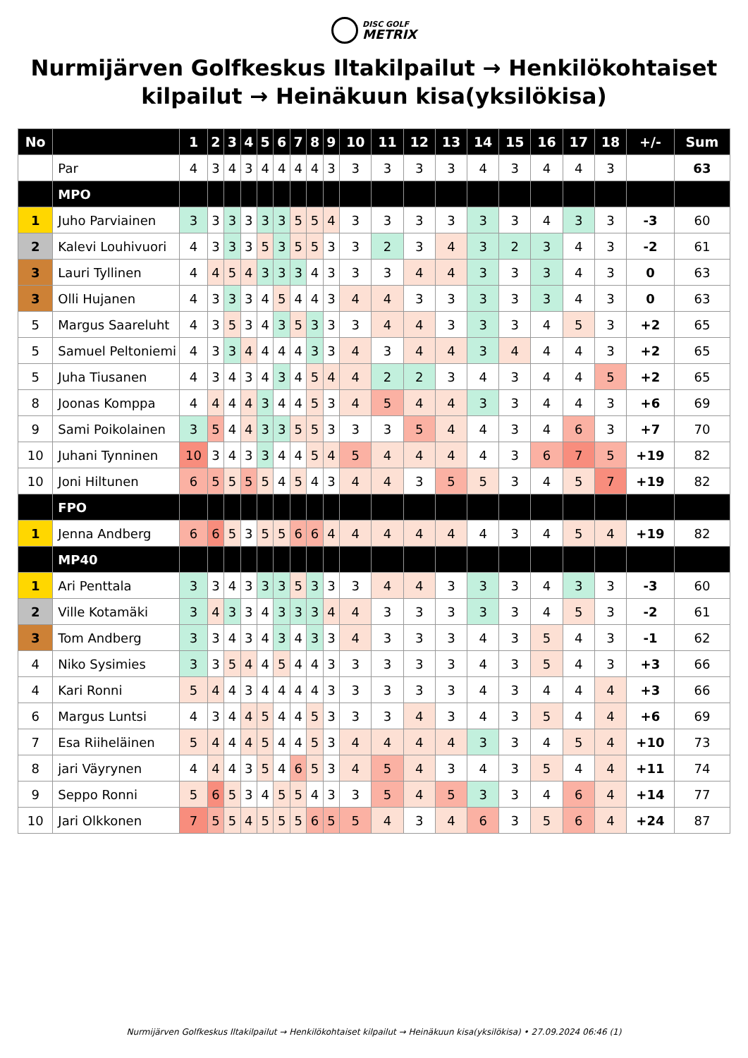DISC GOLF
METRIX
Nurmijärven Golfkeskus Iltakilpailut → Henkilökohtaiset kilpailut → Heinäkuun kisa(yksilökisa)
| No | | 1 | 2 | 3 | 4 | 5 | 6 | 7 | 8 | 9 | 10 | 11 | 12 | 13 | 14 | 15 | 16 | 17 | 18 | +/- | Sum |
| --- | --- | --- | --- | --- | --- | --- | --- | --- | --- | --- | --- | --- | --- | --- | --- | --- | --- | --- | --- | --- | --- |
| | Par | 4 | 3 | 4 | 3 | 4 | 4 | 4 | 4 | 3 | 3 | 3 | 3 | 3 | 4 | 3 | 4 | 4 | 3 | | 63 |
| | MPO | | | | | | | | | | | | | | | | | | | | |
| 1 | Juho Parviainen | 3 | 3 | 3 | 3 | 3 | 3 | 5 | 5 | 4 | 3 | 3 | 3 | 3 | 3 | 3 | 4 | 3 | 3 | -3 | 60 |
| 2 | Kalevi Louhivuori | 4 | 3 | 3 | 3 | 5 | 3 | 5 | 5 | 3 | 3 | 2 | 3 | 4 | 3 | 2 | 3 | 4 | 3 | -2 | 61 |
| 3 | Lauri Tyllinen | 4 | 4 | 5 | 4 | 3 | 3 | 3 | 4 | 3 | 3 | 3 | 4 | 4 | 3 | 3 | 3 | 4 | 3 | 0 | 63 |
| 3 | Olli Hujanen | 4 | 3 | 3 | 3 | 4 | 5 | 4 | 4 | 3 | 4 | 4 | 3 | 3 | 3 | 3 | 3 | 4 | 3 | 0 | 63 |
| 5 | Margus Saareluht | 4 | 3 | 5 | 3 | 4 | 3 | 5 | 3 | 3 | 3 | 4 | 4 | 3 | 3 | 3 | 4 | 5 | 3 | +2 | 65 |
| 5 | Samuel Peltoniemi | 4 | 3 | 3 | 4 | 4 | 4 | 4 | 3 | 3 | 4 | 3 | 4 | 4 | 3 | 4 | 4 | 4 | 3 | +2 | 65 |
| 5 | Juha Tiusanen | 4 | 3 | 4 | 3 | 4 | 3 | 4 | 5 | 4 | 4 | 2 | 2 | 3 | 4 | 3 | 4 | 4 | 5 | +2 | 65 |
| 8 | Joonas Komppa | 4 | 4 | 4 | 4 | 3 | 4 | 4 | 5 | 3 | 4 | 5 | 4 | 4 | 3 | 3 | 4 | 4 | 3 | +6 | 69 |
| 9 | Sami Poikolainen | 3 | 5 | 4 | 4 | 3 | 3 | 5 | 5 | 3 | 3 | 3 | 5 | 4 | 4 | 3 | 4 | 6 | 3 | +7 | 70 |
| 10 | Juhani Tynninen | 10 | 3 | 4 | 3 | 3 | 4 | 4 | 5 | 4 | 5 | 4 | 4 | 4 | 4 | 3 | 6 | 7 | 5 | +19 | 82 |
| 10 | Joni Hiltunen | 6 | 5 | 5 | 5 | 5 | 4 | 5 | 4 | 3 | 4 | 4 | 3 | 5 | 5 | 3 | 4 | 5 | 7 | +19 | 82 |
| | FPO | | | | | | | | | | | | | | | | | | | | |
| 1 | Jenna Andberg | 6 | 6 | 5 | 3 | 5 | 5 | 6 | 6 | 4 | 4 | 4 | 4 | 4 | 4 | 3 | 4 | 5 | 4 | +19 | 82 |
| | MP40 | | | | | | | | | | | | | | | | | | | | |
| 1 | Ari Penttala | 3 | 3 | 4 | 3 | 3 | 3 | 5 | 3 | 3 | 3 | 4 | 4 | 3 | 3 | 3 | 4 | 3 | 3 | -3 | 60 |
| 2 | Ville Kotamäki | 3 | 4 | 3 | 3 | 4 | 3 | 3 | 3 | 4 | 4 | 3 | 3 | 3 | 3 | 3 | 4 | 5 | 3 | -2 | 61 |
| 3 | Tom Andberg | 3 | 3 | 4 | 3 | 4 | 3 | 4 | 3 | 3 | 4 | 3 | 3 | 3 | 4 | 3 | 5 | 4 | 3 | -1 | 62 |
| 4 | Niko Sysimies | 3 | 3 | 5 | 4 | 4 | 5 | 4 | 4 | 3 | 3 | 3 | 3 | 3 | 4 | 3 | 5 | 4 | 3 | +3 | 66 |
| 4 | Kari Ronni | 5 | 4 | 4 | 3 | 4 | 4 | 4 | 4 | 3 | 3 | 3 | 3 | 3 | 4 | 3 | 4 | 4 | 4 | +3 | 66 |
| 6 | Margus Luntsi | 4 | 3 | 4 | 4 | 5 | 4 | 4 | 5 | 3 | 3 | 3 | 4 | 3 | 4 | 3 | 5 | 4 | 4 | +6 | 69 |
| 7 | Esa Riiheläinen | 5 | 4 | 4 | 4 | 5 | 4 | 4 | 5 | 3 | 4 | 4 | 4 | 4 | 3 | 3 | 4 | 5 | 4 | +10 | 73 |
| 8 | jari Väyrynen | 4 | 4 | 4 | 3 | 5 | 4 | 6 | 5 | 3 | 4 | 5 | 4 | 3 | 4 | 3 | 5 | 4 | 4 | +11 | 74 |
| 9 | Seppo Ronni | 5 | 6 | 5 | 3 | 4 | 5 | 5 | 4 | 3 | 3 | 5 | 4 | 5 | 3 | 3 | 4 | 6 | 4 | +14 | 77 |
| 10 | Jari Olkkonen | 7 | 5 | 5 | 4 | 5 | 5 | 5 | 6 | 5 | 5 | 4 | 3 | 4 | 6 | 3 | 5 | 6 | 4 | +24 | 87 |
Nurmijärven Golfkeskus Iltakilpailut → Henkilökohtaiset kilpailut → Heinäkuun kisa(yksilökisa) • 27.09.2024 06:46 (1)